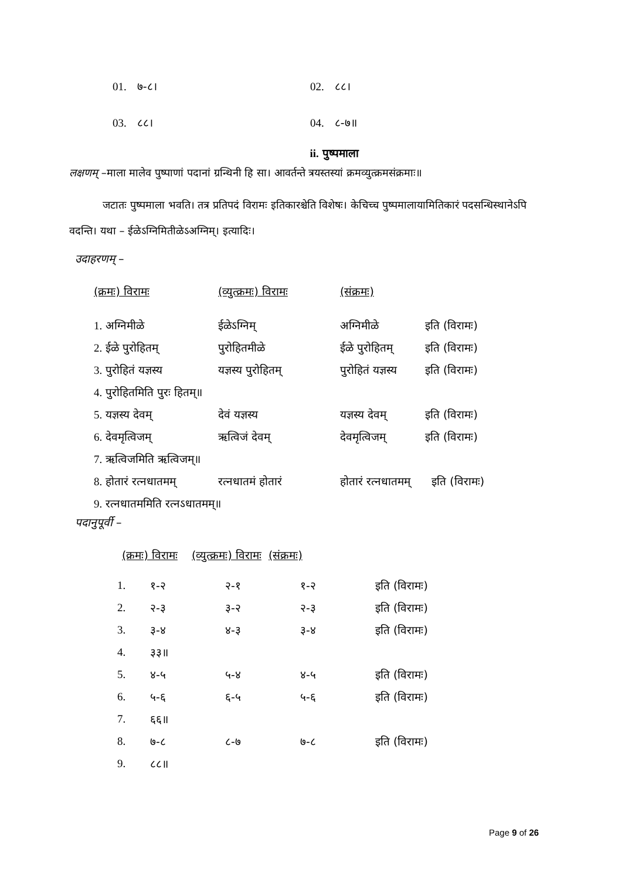| 01. ७-८। | 02. ८८। |
| 03. ८८। | 04. ८-७॥ |
ii. पुष्पमाला
लक्षणम् –माला मालेव पुष्पाणां पदानां ग्रन्थिनी हि सा। आवर्तन्ते त्रयस्तस्यां क्रमव्युत्क्रमसंक्रमाः॥
जटातः पुष्पमाला भवति। तत्र प्रतिपदं विरामः इतिकारश्चेति विशेषः। केचिच्च पुष्पमालायामितिकारं पदसन्धिस्थानेऽपि वदन्ति। यथा – ईळेऽग्निमितीळेऽअग्निम्। इत्यादिः।
उदाहरणम् –
| (क्रमः) विरामः | (व्युत्क्रमः) विरामः | (संक्रमः) | |
| 1. अग्निमीळे | ईळेऽग्निम् | अग्निमीळे | इति (विरामः) |
| 2. ईळे पुरोहितम् | पुरोहितमीळे | ईळे पुरोहितम् | इति (विरामः) |
| 3. पुरोहितं यज्ञस्य | यज्ञस्य पुरोहितम् | पुरोहितं यज्ञस्य | इति (विरामः) |
| 4. पुरोहितमिति पुरः हितम्॥ | | | |
| 5. यज्ञस्य देवम् | देवं यज्ञस्य | यज्ञस्य देवम् | इति (विरामः) |
| 6. देवमृत्विजम् | ऋत्विजं देवम् | देवमृत्विजम् | इति (विरामः) |
| 7. ऋत्विजमिति ऋत्विजम्॥ | | | |
| 8. होतारं रत्नधातमम् | रत्नधातमं होतारं | होतारं रत्नधातमम् इति (विरामः) | |
| 9. रत्नधातममिति रत्नऽधातमम्॥ | | | |
पदानुपूर्वी –
(क्रमः) विरामः (व्युत्क्रमः) विरामः (संक्रमः)
| 1. | १-२ | २-१ | १-२ | इति (विरामः) |
| 2. | २-३ | ३-२ | २-३ | इति (विरामः) |
| 3. | ३-४ | ४-३ | ३-४ | इति (विरामः) |
| 4. | ३३॥ | | | |
| 5. | ४-५ | ५-४ | ४-५ | इति (विरामः) |
| 6. | ५-६ | ६-५ | ५-६ | इति (विरामः) |
| 7. | ६६॥ | | | |
| 8. | ७-८ | ८-७ | ७-८ | इति (विरामः) |
| 9. | ८८॥ | | | |
Page 9 of 26